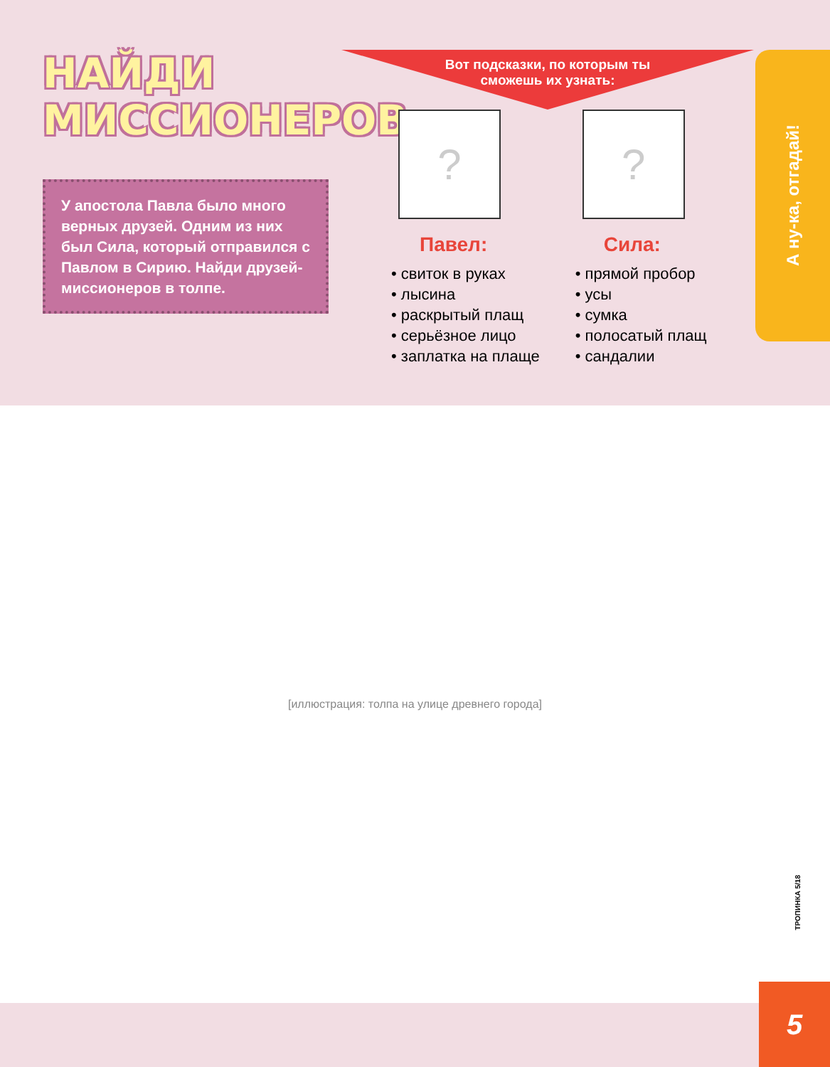НАЙДИ
МИССИОНЕРОВ
У апостола Павла было много верных друзей. Одним из них был Сила, который отправился с Павлом в Сирию. Найди друзей-миссионеров в толпе.
Вот подсказки, по которым ты
сможешь их узнать:
?
Павел:
• свиток в руках
• лысина
• раскрытый плащ
• серьёзное лицо
• заплатка на плаще
?
Сила:
• прямой пробор
• усы
• сумка
• полосатый плащ
• сандалии
А ну-ка, отгадай!
[иллюстрация: толпа на улице древнего города]
ТРОПИНКА 5/18
5